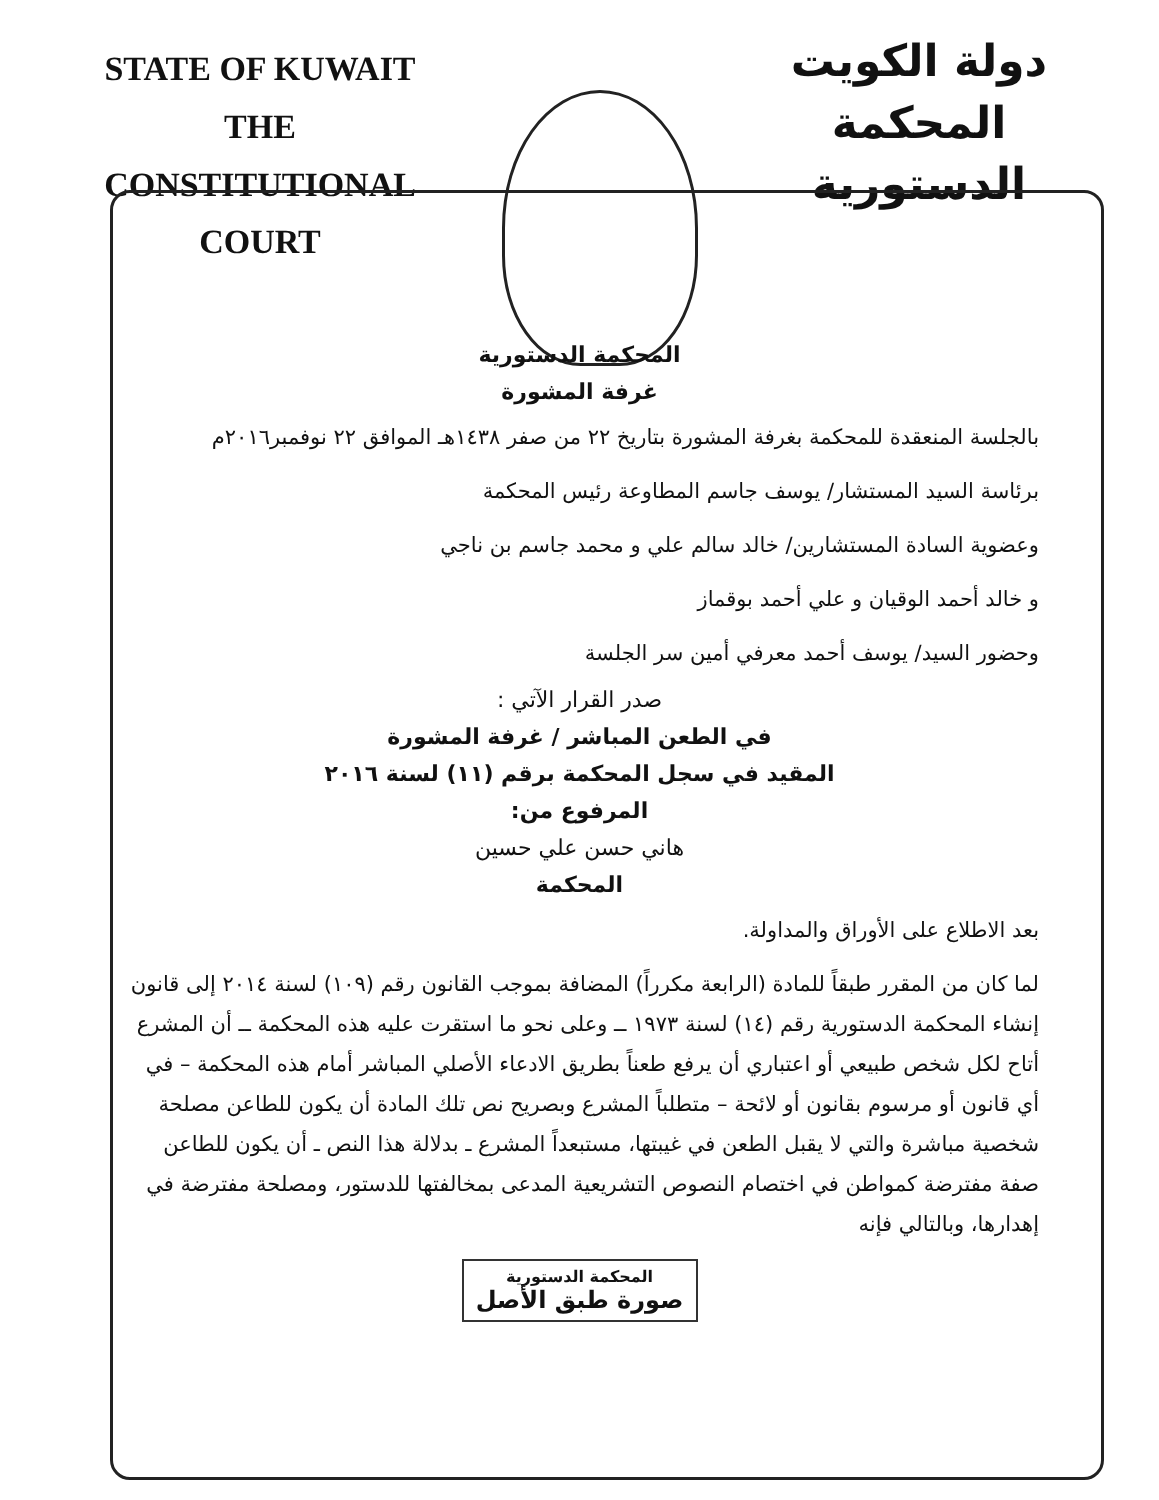STATE OF KUWAIT
THE CONSTITUTIONAL COURT
دولة الكويت
المحكمة الدستورية
المحكمة الدستورية
غرفة المشورة
بالجلسة المنعقدة للمحكمة بغرفة المشورة بتاريخ ٢٢ من صفر ١٤٣٨هـ الموافق ٢٢ نوفمبر٢٠١٦م
برئاسة السيد المستشار/ يوسف جاسم المطاوعة رئيس المحكمة
وعضوية السادة المستشارين/ خالد سالم علي و محمد جاسم بن ناجي
و خالد أحمد الوقيان و علي أحمد بوقماز
وحضور السيد/ يوسف أحمد معرفي أمين سر الجلسة
صدر القرار الآتي :
في الطعن المباشر / غرفة المشورة
المقيد في سجل المحكمة برقم (١١) لسنة ٢٠١٦
المرفوع من:
هاني حسن علي حسين
المحكمة
بعد الاطلاع على الأوراق والمداولة.
لما كان من المقرر طبقاً للمادة (الرابعة مكرراً) المضافة بموجب القانون رقم (١٠٩) لسنة ٢٠١٤ إلى قانون إنشاء المحكمة الدستورية رقم (١٤) لسنة ١٩٧٣ ــ وعلى نحو ما استقرت عليه هذه المحكمة ــ أن المشرع أتاح لكل شخص طبيعي أو اعتباري أن يرفع طعناً بطريق الادعاء الأصلي المباشر أمام هذه المحكمة – في أي قانون أو مرسوم بقانون أو لائحة – متطلباً المشرع وبصريح نص تلك المادة أن يكون للطاعن مصلحة شخصية مباشرة والتي لا يقبل الطعن في غيبتها، مستبعداً المشرع ـ بدلالة هذا النص ـ أن يكون للطاعن صفة مفترضة كمواطن في اختصام النصوص التشريعية المدعى بمخالفتها للدستور، ومصلحة مفترضة في إهدارها، وبالتالي فإنه
المحكمة الدستورية
صورة طبق الأصل